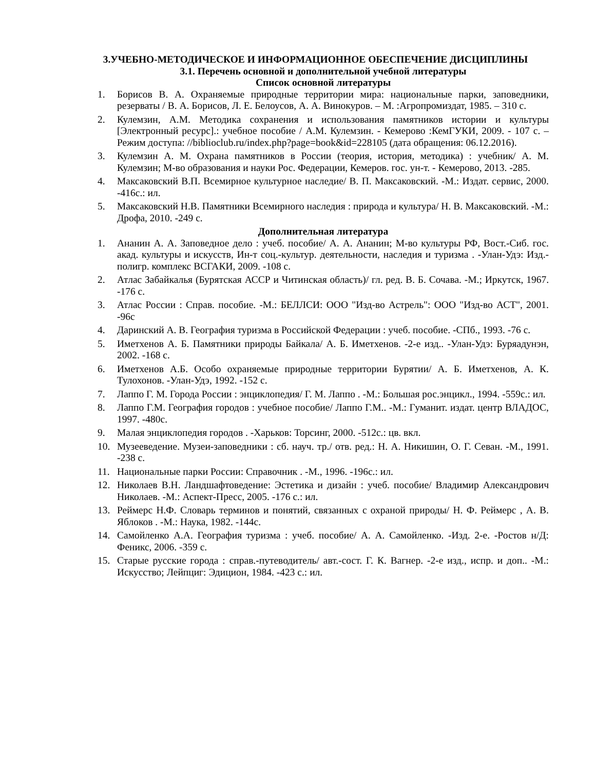3.УЧЕБНО-МЕТОДИЧЕСКОЕ И ИНФОРМАЦИОННОЕ ОБЕСПЕЧЕНИЕ ДИСЦИПЛИНЫ
3.1. Перечень основной и дополнительной учебной литературы
Список основной литературы
1. Борисов В. А. Охраняемые природные территории мира: национальные парки, заповедники, резерваты / В. А. Борисов, Л. Е. Белоусов, А. А. Винокуров. – М. :Агропромиздат, 1985. – 310 с.
2. Кулемзин, А.М. Методика сохранения и использования памятников истории и культуры [Электронный ресурс].: учебное пособие / А.М. Кулемзин. - Кемерово :КемГУКИ, 2009. - 107 с. – Режим доступа: //biblioclub.ru/index.php?page=book&id=228105 (дата обращения: 06.12.2016).
3. Кулемзин А. М. Охрана памятников в России (теория, история, методика) : учебник/ А. М. Кулемзин; М-во образования и науки Рос. Федерации, Кемеров. гос. ун-т. - Кемерово, 2013. -285.
4. Максаковский В.П. Всемирное культурное наследие/ В. П. Максаковский. -М.: Издат. сервис, 2000. -416с.: ил.
5. Максаковский Н.В. Памятники Всемирного наследия : природа и культура/ Н. В. Максаковский. -М.: Дрофа, 2010. -249 с.
Дополнительная литература
1. Ананин А. А. Заповедное дело : учеб. пособие/ А. А. Ананин; М-во культуры РФ, Вост.-Сиб. гос. акад. культуры и искусств, Ин-т соц.-культур. деятельности, наследия и туризма . -Улан-Удэ: Изд.-полигр. комплекс ВСГАКИ, 2009. -108 с.
2. Атлас Забайкалья (Бурятская АССР и Читинская область)/ гл. ред. В. Б. Сочава. -М.; Иркутск, 1967. -176 с.
3. Атлас России : Справ. пособие. -М.: БЕЛЛСИ: ООО "Изд-во Астрель": ООО "Изд-во АСТ", 2001. -96с
4. Даринский А. В. География туризма в Российской Федерации : учеб. пособие. -СПб., 1993. -76 с.
5. Иметхенов А. Б. Памятники природы Байкала/ А. Б. Иметхенов. -2-е изд.. -Улан-Удэ: Буряадунэн, 2002. -168 с.
6. Иметхенов А.Б. Особо охраняемые природные территории Бурятии/ А. Б. Иметхенов, А. К. Тулохонов. -Улан-Удэ, 1992. -152 с.
7. Лаппо Г. М. Города России : энциклопедия/ Г. М. Лаппо . -М.: Большая рос.энцикл., 1994. -559с.: ил.
8. Лаппо Г.М. География городов : учебное пособие/ Лаппо Г.М.. -М.: Гуманит. издат. центр ВЛАДОС, 1997. -480с.
9. Малая энциклопедия городов . -Харьков: Торсинг, 2000. -512с.: цв. вкл.
10. Музееведение. Музеи-заповедники : сб. науч. тр./ отв. ред.: Н. А. Никишин, О. Г. Севан. -М., 1991. -238 с.
11. Национальные парки России: Справочник . -М., 1996. -196с.: ил.
12. Николаев В.Н. Ландшафтоведение: Эстетика и дизайн : учеб. пособие/ Владимир Александрович Николаев. -М.: Аспект-Пресс, 2005. -176 с.: ил.
13. Реймерс Н.Ф. Словарь терминов и понятий, связанных с охраной природы/ Н. Ф. Реймерс , А. В. Яблоков . -М.: Наука, 1982. -144с.
14. Самойленко А.А. География туризма : учеб. пособие/ А. А. Самойленко. -Изд. 2-е. -Ростов н/Д: Феникс, 2006. -359 с.
15. Старые русские города : справ.-путеводитель/ авт.-сост. Г. К. Вагнер. -2-е изд., испр. и доп.. -М.: Искусство; Лейпциг: Эдицион, 1984. -423 с.: ил.